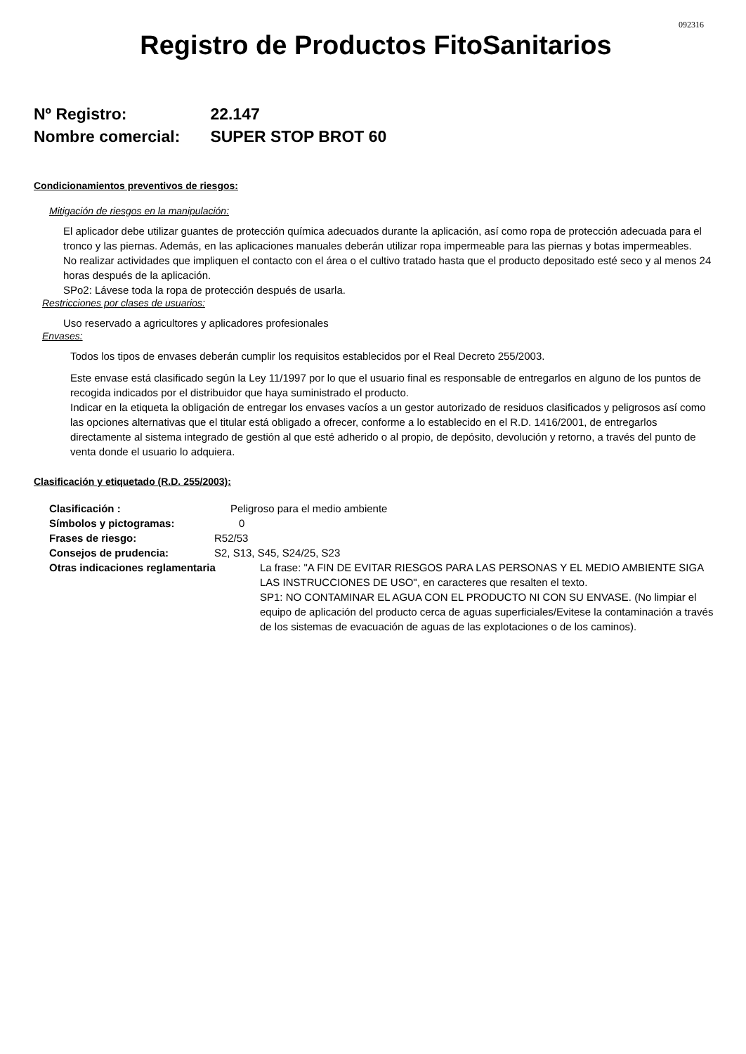092316
Registro de Productos FitoSanitarios
Nº Registro: 22.147
Nombre comercial: SUPER STOP BROT 60
Condicionamientos preventivos de riesgos:
Mitigación de riesgos en la manipulación:
El aplicador debe utilizar guantes de protección química adecuados durante la aplicación, así como ropa de protección adecuada para el tronco y las piernas. Además, en las aplicaciones manuales deberán utilizar ropa impermeable para las piernas y botas impermeables.
No realizar actividades que impliquen el contacto con el área o el cultivo tratado hasta que el producto depositado esté seco y al menos 24 horas después de la aplicación.
SPo2: Lávese toda la ropa de protección después de usarla.
Restricciones por clases de usuarios:
Uso reservado a agricultores y aplicadores profesionales
Envases:
Todos los tipos de envases deberán cumplir los requisitos establecidos por el Real Decreto 255/2003.
Este envase está clasificado según la Ley 11/1997 por lo que el usuario final es responsable de entregarlos en alguno de los puntos de recogida indicados por el distribuidor que haya suministrado el producto.
Indicar en la etiqueta la obligación de entregar los envases vacíos a un gestor autorizado de residuos clasificados y peligrosos así como las opciones alternativas que el titular está obligado a ofrecer, conforme a lo establecido en el R.D. 1416/2001, de entregarlos directamente al sistema integrado de gestión al que esté adherido o al propio, de depósito, devolución y retorno, a través del punto de venta donde el usuario lo adquiera.
Clasificación y etiquetado (R.D. 255/2003):
Clasificación : Peligroso para el medio ambiente
Símbolos y pictogramas: 0
Frases de riesgo: R52/53
Consejos de prudencia: S2, S13, S45, S24/25, S23
Otras indicaciones reglamentaria La frase: "A FIN DE EVITAR RIESGOS PARA LAS PERSONAS Y EL MEDIO AMBIENTE SIGA LAS INSTRUCCIONES DE USO", en caracteres que resalten el texto.
SP1: NO CONTAMINAR EL AGUA CON EL PRODUCTO NI CON SU ENVASE. (No limpiar el equipo de aplicación del producto cerca de aguas superficiales/Evitese la contaminación a través de los sistemas de evacuación de aguas de las explotaciones o de los caminos).